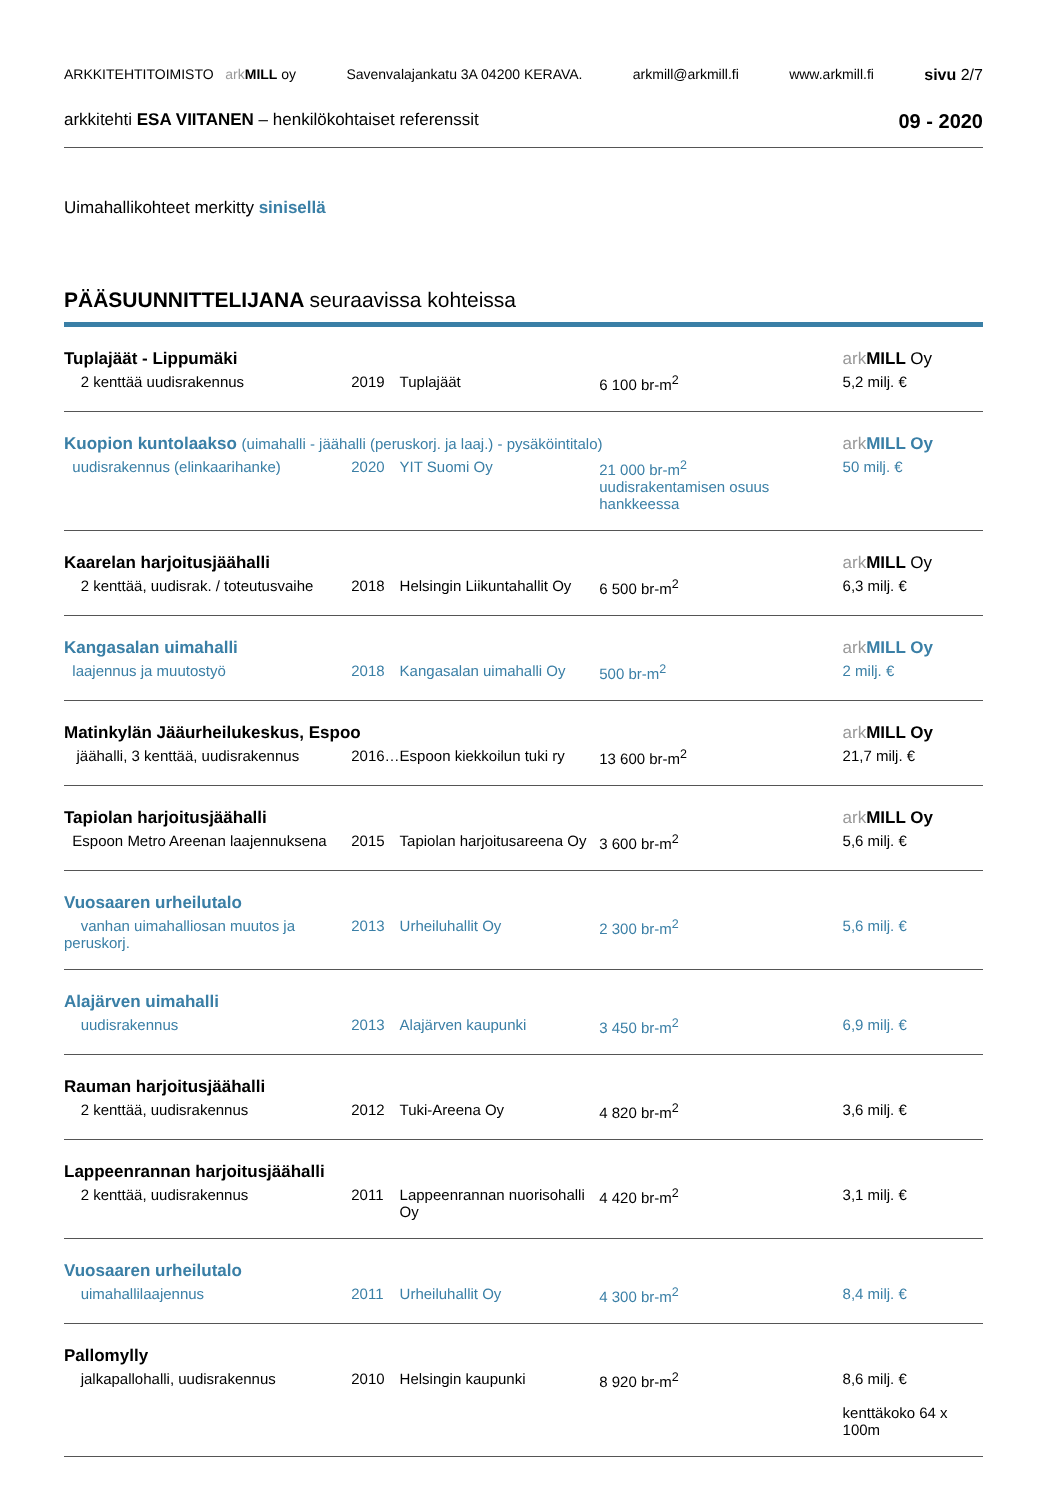ARKKITEHTITOIMISTO ark MILL oy Savenvalajankatu 3A 04200 KERAVA. arkmill@arkmill.fi www.arkmill.fi sivu 2/7
arkkitehti ESA VIITANEN – henkilökohtaiset referenssit 09 - 2020
Uimahallikohteet merkitty sinisellä
PÄÄSUUNNITTELIJANA seuraavissa kohteissa
| Tuplajäät - Lippumäki | | | | ark MILL Oy |
| 2 kenttää uudisrakennus | 2019 | Tuplajäät | 6 100 br-m<sup>2</sup> | 5,2 milj. € |
| Kuopion kuntolaakso (uimahalli - jäähalli (peruskorj. ja laaj.) - pysäköintitalo) | | | | ark MILL Oy |
| uudisrakennus (elinkaarihanke) | 2020 | YIT Suomi Oy | 21 000 br-m<sup>2</sup> uudisrakentamisen osuus hankkeessa | 50 milj. € |
| Kaarelan harjoitusjäähalli | | | | ark MILL Oy |
| 2 kenttää, uudisrak. / toteutusvaihe | 2018 | Helsingin Liikuntahallit Oy | 6 500 br-m<sup>2</sup> | 6,3 milj. € |
| Kangasalan uimahalli | | | | ark MILL Oy |
| laajennus ja muutostyö | 2018 | Kangasalan uimahalli Oy | 500 br-m<sup>2</sup> | 2 milj. € |
| Matinkylän Jääurheilukeskus, Espoo | | | | ark MILL Oy |
| jäähalli, 3 kenttää, uudisrakennus | 2016… | Espoon kiekkoilun tuki ry | 13 600 br-m<sup>2</sup> | 21,7 milj. € |
| Tapiolan harjoitusjäähalli | | | | ark MILL Oy |
| Espoon Metro Areenan laajennuksena | 2015 | Tapiolan harjoitusareena Oy | 3 600 br-m<sup>2</sup> | 5,6 milj. € |
| Vuosaaren urheilutalo | | | | |
| vanhan uimahalliosan muutos ja peruskorj. | 2013 | Urheiluhallit Oy | 2 300 br-m<sup>2</sup> | 5,6 milj. € |
| Alajärven uimahalli | | | | |
| uudisrakennus | 2013 | Alajärven kaupunki | 3 450 br-m<sup>2</sup> | 6,9 milj. € |
| Rauman harjoitusjäähalli | | | | |
| 2 kenttää, uudisrakennus | 2012 | Tuki-Areena Oy | 4 820 br-m<sup>2</sup> | 3,6 milj. € |
| Lappeenrannan harjoitusjäähalli | | | | |
| 2 kenttää, uudisrakennus | 2011 | Lappeenrannan nuorisohalli Oy | 4 420 br-m<sup>2</sup> | 3,1 milj. € |
| Vuosaaren urheilutalo | | | | |
| uimahallilaajennus | 2011 | Urheiluhallit Oy | 4 300 br-m<sup>2</sup> | 8,4 milj. € |
| Pallomylly | | | | |
| jalkapallohalli, uudisrakennus | 2010 | Helsingin kaupunki | 8 920 br-m<sup>2</sup> | 8,6 milj. € kenttäkoko 64 x 100m |